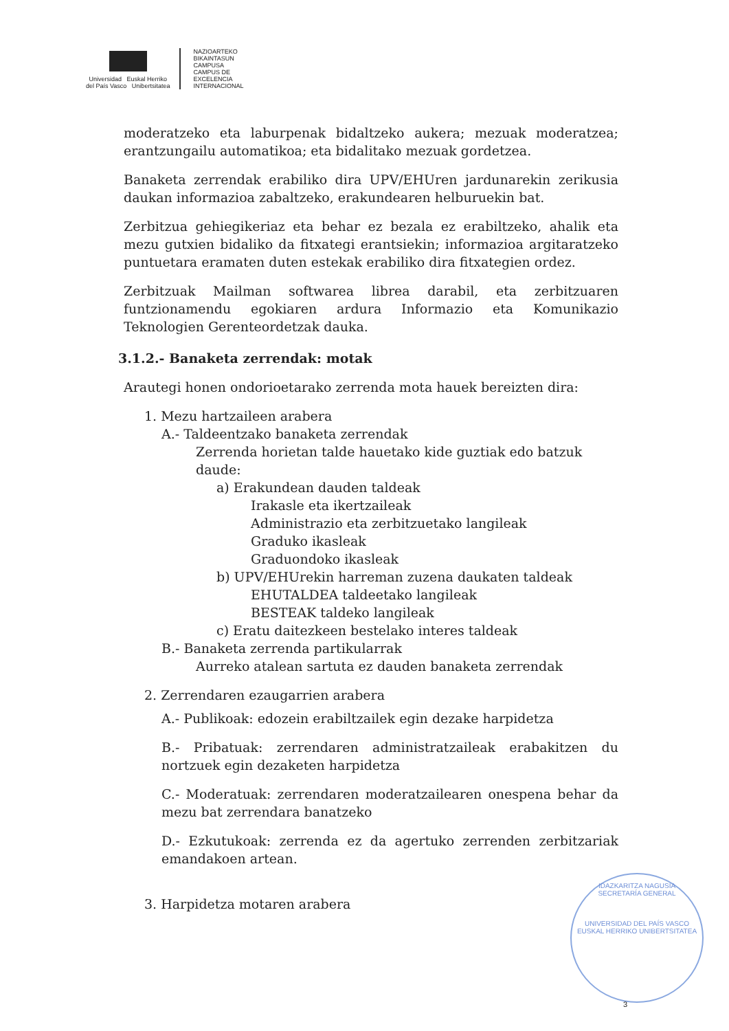Universidad Euskal Herriko
del País Vasco Unibertsitatea
NAZIOARTEKO
BIKAINTASUN
CAMPUSA
CAMPUS DE
EXCELENCIA
INTERNACIONAL
moderatzeko eta laburpenak bidaltzeko aukera; mezuak moderatzea; erantzungailu automatikoa; eta bidalitako mezuak gordetzea.
Banaketa zerrendak erabiliko dira UPV/EHUren jardunarekin zerikusia daukan informazioa zabaltzeko, erakundearen helburuekin bat.
Zerbitzua gehiegikeriaz eta behar ez bezala ez erabiltzeko, ahalik eta mezu gutxien bidaliko da fitxategi erantsiekin; informazioa argitaratzeko puntuetara eramaten duten estekak erabiliko dira fitxategien ordez.
Zerbitzuak Mailman softwarea librea darabil, eta zerbitzuaren funtzionamendu egokiaren ardura Informazio eta Komunikazio Teknologien Gerenteordetzak dauka.
3.1.2.- Banaketa zerrendak: motak
Arautegi honen ondorioetarako zerrenda mota hauek bereizten dira:
1. Mezu hartzaileen arabera
A.- Taldeentzako banaketa zerrendak
Zerrenda horietan talde hauetako kide guztiak edo batzuk daude:
a) Erakundean dauden taldeak
Irakasle eta ikertzaileak
Administrazio eta zerbitzuetako langileak
Graduko ikasleak
Graduondoko ikasleak
b) UPV/EHUrekin harreman zuzena daukaten taldeak
EHUTALDEA taldeetako langileak
BESTEAK taldeko langileak
c) Eratu daitezkeen bestelako interes taldeak
B.- Banaketa zerrenda partikularrak
Aurreko atalean sartuta ez dauden banaketa zerrendak
2. Zerrendaren ezaugarrien arabera
A.- Publikoak: edozein erabiltzailek egin dezake harpidetza
B.- Pribatuak: zerrendaren administratzaileak erabakitzen du nortzuek egin dezaketen harpidetza
C.- Moderatuak: zerrendaren moderatzailearen onespena behar da mezu bat zerrendara banatzeko
D.- Ezkutukoak: zerrenda ez da agertuko zerrenden zerbitzariak emandakoen artean.
3. Harpidetza motaren arabera
IDAZKARITZA NAGUSIA
SECRETARÍA GENERAL
UNIVERSIDAD DEL PAÍS VASCO
EUSKAL HERRIKO UNIBERTSITATEA
3